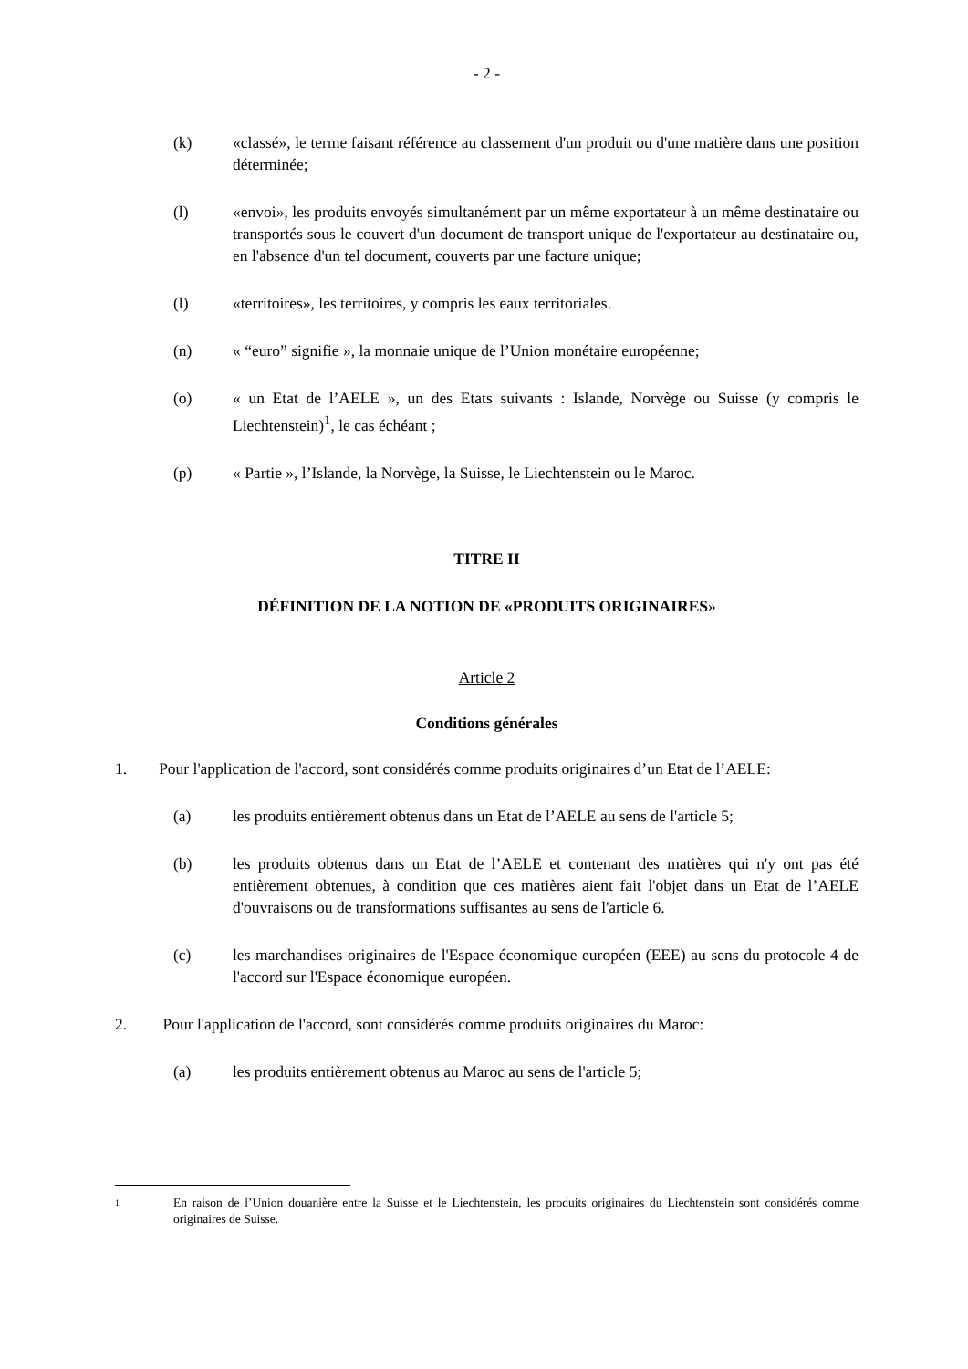- 2 -
(k) «classé», le terme faisant référence au classement d'un produit ou d'une matière dans une position déterminée;
(l) «envoi», les produits envoyés simultanément par un même exportateur à un même destinataire ou transportés sous le couvert d'un document de transport unique de l'exportateur au destinataire ou, en l'absence d'un tel document, couverts par une facture unique;
(l) «territoires», les territoires, y compris les eaux territoriales.
(n) « “euro” signifie », la monnaie unique de l’Union monétaire européenne;
(o) « un Etat de l’AELE », un des Etats suivants : Islande, Norvège ou Suisse (y compris le Liechtenstein)<sup>1</sup>, le cas échéant ;
(p) « Partie », l’Islande, la Norvège, la Suisse, le Liechtenstein ou le Maroc.
TITRE II
DÉFINITION DE LA NOTION DE «PRODUITS ORIGINAIRES»
Article 2
Conditions générales
1. Pour l'application de l'accord, sont considérés comme produits originaires d’un Etat de l’AELE:
(a) les produits entièrement obtenus dans un Etat de l’AELE au sens de l'article 5;
(b) les produits obtenus dans un Etat de l’AELE et contenant des matières qui n'y ont pas été entièrement obtenues, à condition que ces matières aient fait l'objet dans un Etat de l’AELE d'ouvraisons ou de transformations suffisantes au sens de l'article 6.
(c) les marchandises originaires de l'Espace économique européen (EEE) au sens du protocole 4 de l'accord sur l'Espace économique européen.
2. Pour l'application de l'accord, sont considérés comme produits originaires du Maroc:
(a) les produits entièrement obtenus au Maroc au sens de l'article 5;
1
En raison de l’Union douanière entre la Suisse et le Liechtenstein, les produits originaires du Liechtenstein sont considérés comme originaires de Suisse.